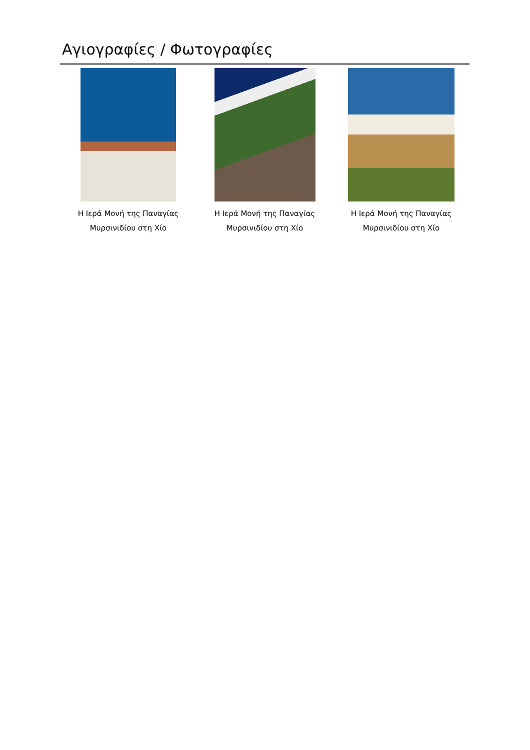Αγιογραφίες / Φωτογραφίες
Η Ιερά Μονή της Παναγίας
Μυρσινιδίου στη Χίο
Η Ιερά Μονή της Παναγίας
Μυρσινιδίου στη Χίο
Η Ιερά Μονή της Παναγίας
Μυρσινιδίου στη Χίο